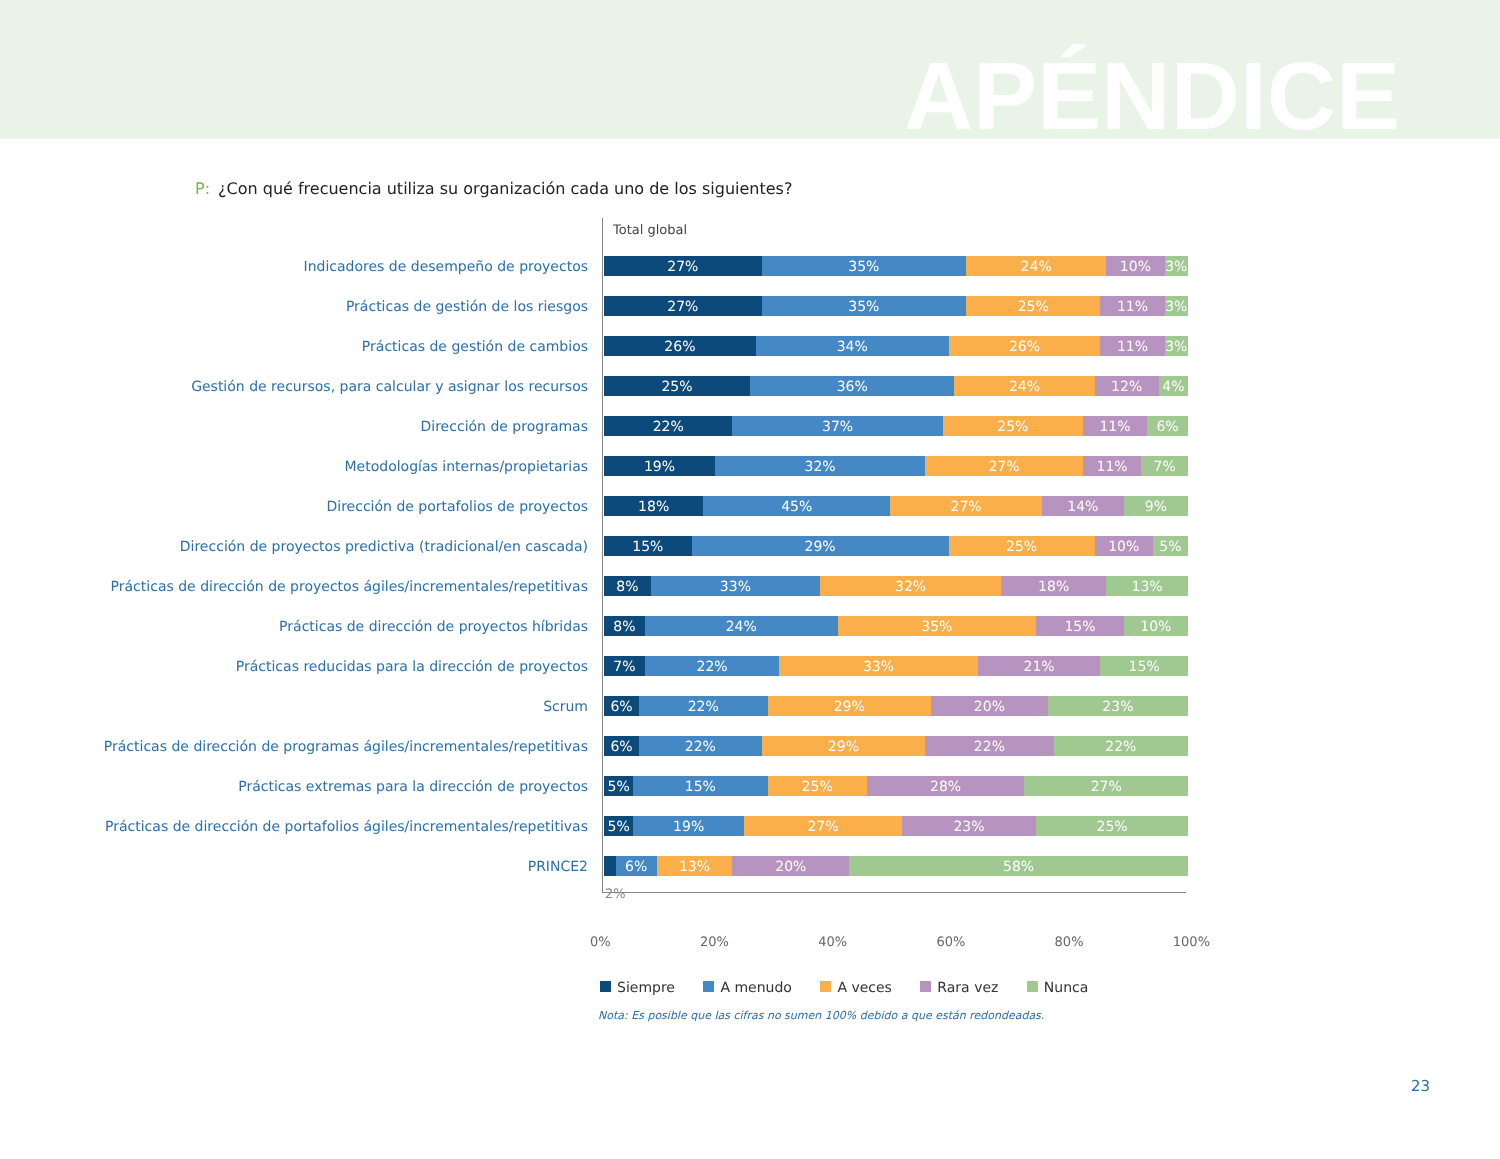APÉNDICE
P: ¿Con qué frecuencia utiliza su organización cada uno de los siguientes?
Total global
Indicadores de desempeño de proyectos
27% 35% 24% 10% 3%
Prácticas de gestión de los riesgos
27% 35% 25% 11% 3%
Prácticas de gestión de cambios
26% 34% 26% 11% 3%
Gestión de recursos, para calcular y asignar los recursos
25% 36% 24% 12% 4%
Dirección de programas
22% 37% 25% 11% 6%
Metodologías internas/propietarias
19% 32% 27% 11% 7%
Dirección de portafolios de proyectos
18% 45% 27% 14% 9%
Dirección de proyectos predictiva (tradicional/en cascada)
15% 29% 25% 10% 5%
Prácticas de dirección de proyectos ágiles/incrementales/repetitivas
8% 33% 32% 18% 13%
Prácticas de dirección de proyectos híbridas
8% 24% 35% 15% 10%
Prácticas reducidas para la dirección de proyectos
7% 22% 33% 21% 15%
Scrum
6% 22% 29% 20% 23%
Prácticas de dirección de programas ágiles/incrementales/repetitivas
6% 22% 29% 22% 22%
Prácticas extremas para la dirección de proyectos
5% 15% 25% 28% 27%
Prácticas de dirección de portafolios ágiles/incrementales/repetitivas
5% 19% 27% 23% 25%
PRINCE2
6% 13% 20% 58%
2%
0% 20% 40% 60% 80% 100%
Siempre A menudo A veces Rara vez Nunca
Nota: Es posible que las cifras no sumen 100% debido a que están redondeadas.
23